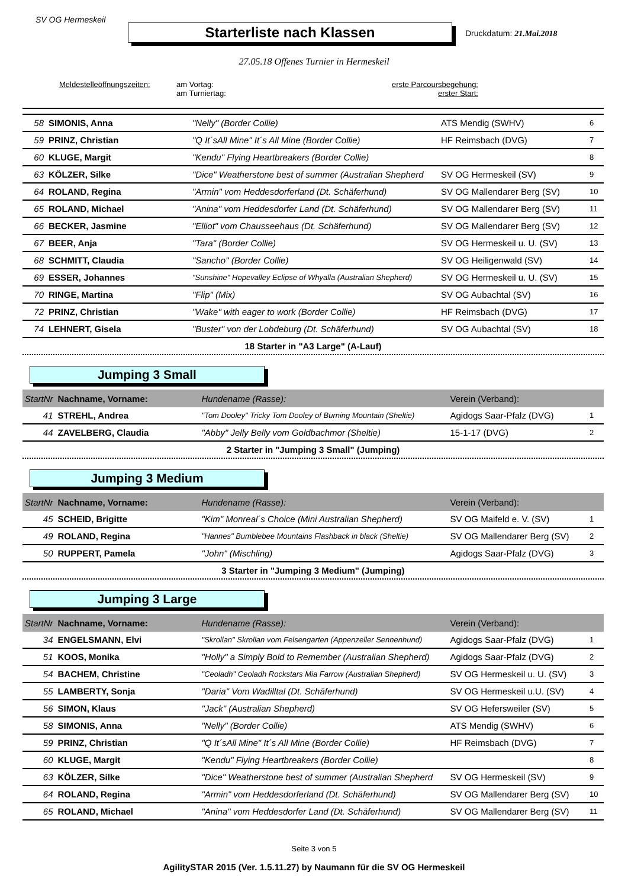SV OG Hermeskeil
Starterliste nach Klassen Druckdatum: 21.Mai.2018
27.05.18 Offenes Turnier in Hermeskeil
Meldestelleöffnungszeiten:
am Vortag:
am Turniertag:
erste Parcoursbegehung:
erster Start:
| 58 | SIMONIS, Anna | "Nelly" (Border Collie) | ATS Mendig (SWHV) | 6 |
| 59 | PRINZ, Christian | "Q It´sAll Mine" It´s All Mine (Border Collie) | HF Reimsbach (DVG) | 7 |
| 60 | KLUGE, Margit | "Kendu" Flying Heartbreakers (Border Collie) | | 8 |
| 63 | KÖLZER, Silke | "Dice" Weatherstone best of summer (Australian Shepherd | SV OG Hermeskeil (SV) | 9 |
| 64 | ROLAND, Regina | "Armin" vom Heddesdorferland (Dt. Schäferhund) | SV OG Mallendarer Berg (SV) | 10 |
| 65 | ROLAND, Michael | "Anina" vom Heddesdorfer Land (Dt. Schäferhund) | SV OG Mallendarer Berg (SV) | 11 |
| 66 | BECKER, Jasmine | "Elliot" vom Chausseehaus (Dt. Schäferhund) | SV OG Mallendarer Berg (SV) | 12 |
| 67 | BEER, Anja | "Tara" (Border Collie) | SV OG Hermeskeil u. U. (SV) | 13 |
| 68 | SCHMITT, Claudia | "Sancho" (Border Collie) | SV OG Heiligenwald (SV) | 14 |
| 69 | ESSER, Johannes | "Sunshine" Hopevalley Eclipse of Whyalla (Australian Shepherd) | SV OG Hermeskeil u. U. (SV) | 15 |
| 70 | RINGE, Martina | "Flip" (Mix) | SV OG Aubachtal (SV) | 16 |
| 72 | PRINZ, Christian | "Wake" with eager to work (Border Collie) | HF Reimsbach (DVG) | 17 |
| 74 | LEHNERT, Gisela | "Buster" von der Lobdeburg (Dt. Schäferhund) | SV OG Aubachtal (SV) | 18 |
18 Starter in "A3 Large" (A-Lauf)
Jumping 3 Small
| StartNr | Nachname, Vorname: | Hundename (Rasse): | Verein (Verband): | |
| --- | --- | --- | --- | --- |
| 41 | STREHL, Andrea | "Tom Dooley" Tricky Tom Dooley of Burning Mountain (Sheltie) | Agidogs Saar-Pfalz (DVG) | 1 |
| 44 | ZAVELBERG, Claudia | "Abby" Jelly Belly vom Goldbachmor (Sheltie) | 15-1-17 (DVG) | 2 |
2 Starter in "Jumping 3 Small" (Jumping)
Jumping 3 Medium
| StartNr | Nachname, Vorname: | Hundename (Rasse): | Verein (Verband): | |
| --- | --- | --- | --- | --- |
| 45 | SCHEID, Brigitte | "Kim" Monreal´s Choice (Mini Australian Shepherd) | SV OG Maifeld e. V. (SV) | 1 |
| 49 | ROLAND, Regina | "Hannes" Bumblebee Mountains Flashback in black (Sheltie) | SV OG Mallendarer Berg (SV) | 2 |
| 50 | RUPPERT, Pamela | "John" (Mischling) | Agidogs Saar-Pfalz (DVG) | 3 |
3 Starter in "Jumping 3 Medium" (Jumping)
Jumping 3 Large
| StartNr | Nachname, Vorname: | Hundename (Rasse): | Verein (Verband): | |
| --- | --- | --- | --- | --- |
| 34 | ENGELSMANN, Elvi | "Skrollan" Skrollan vom Felsengarten (Appenzeller Sennenhund) | Agidogs Saar-Pfalz (DVG) | 1 |
| 51 | KOOS, Monika | "Holly" a Simply Bold to Remember (Australian Shepherd) | Agidogs Saar-Pfalz (DVG) | 2 |
| 54 | BACHEM, Christine | "Ceoladh" Ceoladh Rockstars Mia Farrow (Australian Shepherd) | SV OG Hermeskeil u. U. (SV) | 3 |
| 55 | LAMBERTY, Sonja | "Daria" Vom Wadilltal (Dt. Schäferhund) | SV OG Hermeskeil u.U. (SV) | 4 |
| 56 | SIMON, Klaus | "Jack" (Australian Shepherd) | SV OG Hefersweiler (SV) | 5 |
| 58 | SIMONIS, Anna | "Nelly" (Border Collie) | ATS Mendig (SWHV) | 6 |
| 59 | PRINZ, Christian | "Q It´sAll Mine" It´s All Mine (Border Collie) | HF Reimsbach (DVG) | 7 |
| 60 | KLUGE, Margit | "Kendu" Flying Heartbreakers (Border Collie) | | 8 |
| 63 | KÖLZER, Silke | "Dice" Weatherstone best of summer (Australian Shepherd | SV OG Hermeskeil (SV) | 9 |
| 64 | ROLAND, Regina | "Armin" vom Heddesdorferland (Dt. Schäferhund) | SV OG Mallendarer Berg (SV) | 10 |
| 65 | ROLAND, Michael | "Anina" vom Heddesdorfer Land (Dt. Schäferhund) | SV OG Mallendarer Berg (SV) | 11 |
Seite 3 von 5
AgilitySTAR 2015 (Ver. 1.5.11.27) by Naumann für die SV OG Hermeskeil